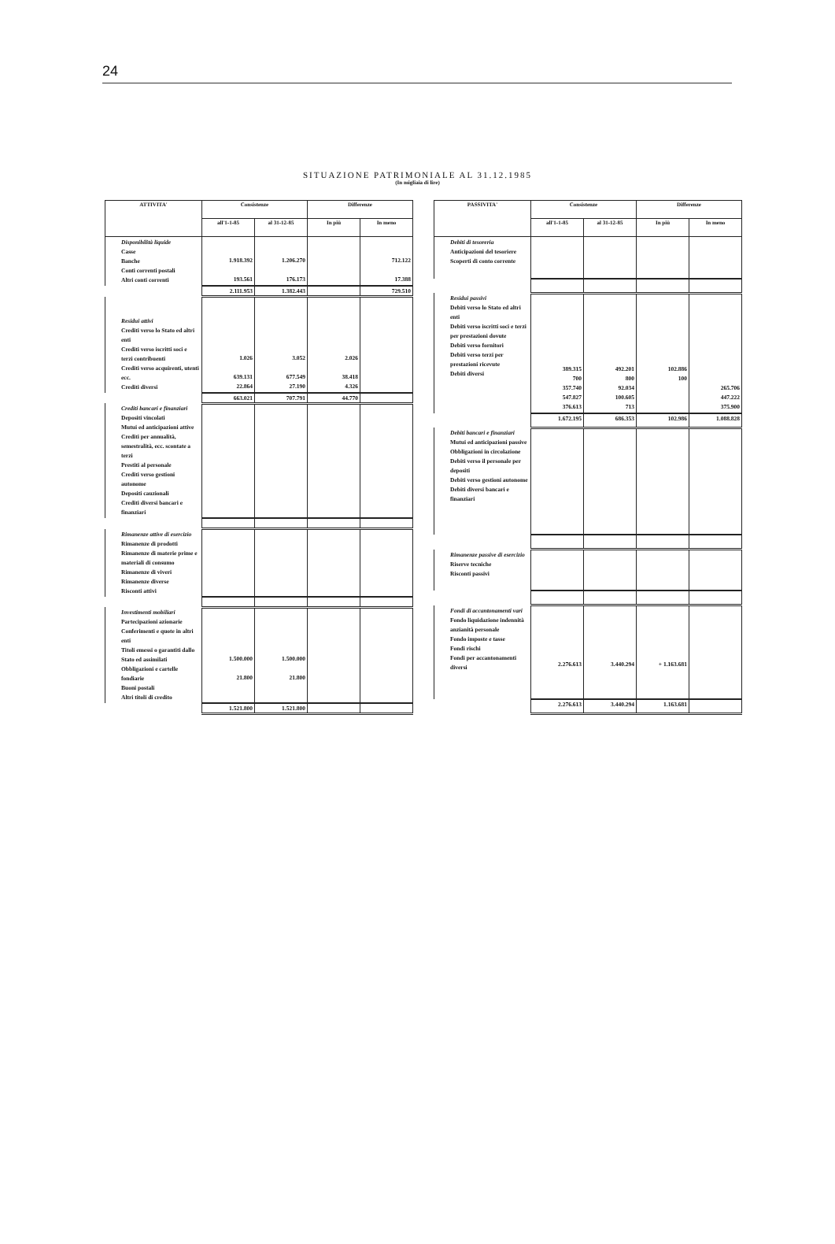24
SITUAZIONE PATRIMONIALE AL 31.12.1985
(In migliaia di lire)
| ATTIVITA' | Consistenze | | Differenze | |
| --- | --- | --- | --- | --- |
| | all'1-1-85 | al 31-12-85 | In più | In meno |
| Disponibilità liquide Casse Banche Conti correnti postali Altri conti correnti | 1.918.392 193.561 | 1.206.270 176.173 | | 712.122 17.388 |
| | 2.111.953 | 1.382.443 | | 729.510 |
| Residui attivi Crediti verso lo Stato ed altri enti Crediti verso iscritti soci e terzi contribuenti Crediti verso acquirenti, utenti ecc. Crediti diversi | 1.026 639.131 22.864 | 3.052 677.549 27.190 | 2.026 38.418 4.326 | |
| | 663.021 | 707.791 | 44.770 | |
| Crediti bancari e finanziari Depositi vincolati Mutui ed anticipazioni attive Crediti per annualità, semestralità, ecc. scontate a terzi Prestiti al personale Crediti verso gestioni autonome Depositi cauzionali Crediti diversi bancari e finanziari | | | | |
| Rimanenze attive di esercizio Rimanenze di prodotti Rimanenze di materie prime e materiali di consumo Rimanenze di viveri Rimanenze diverse Risconti attivi | | | | |
| Investimenti mobiliari Partecipazioni azionarie Conferimenti e quote in altri enti Titoli emessi o garantiti dallo Stato ed assimilati Obbligazioni e cartelle fondiarie Buoni postali Altri titoli di credito | 1.500.000 21.800 | 1.500.000 21.800 | | |
| | 1.521.800 | 1.521.800 | | |
| PASSIVITA' | Consistenze | | Differenze | |
| --- | --- | --- | --- | --- |
| | all'1-1-85 | al 31-12-85 | In più | In meno |
| Debiti di tesoreria Anticipazioni del tesoriere Scoperti di conto corrente | | | | |
| Residui passivi Debiti verso lo Stato ed altri enti Debiti verso iscritti soci e terzi per prestazioni dovute Debiti verso fornitori Debiti verso terzi per prestazioni ricevute Debiti diversi | 389.315 700 357.740 547.827 376.613 | 492.201 800 92.034 100.605 713 | 102.886 100 | 265.706 447.222 375.900 |
| | 1.672.195 | 686.353 | 102.986 | 1.088.828 |
| Debiti bancari e finanziari Mutui ed anticipazioni passive Obbligazioni in circolazione Debiti verso il personale per depositi Debiti verso gestioni autonome Debiti diversi bancari e finanziari | | | | |
| Rimanenze passive di esercizio Riserve tecniche Risconti passivi | | | | |
| Fondi di accantonamenti vari Fondo liquidazione indennità anzianità personale Fondo imposte e tasse Fondi rischi Fondi per accantonamenti diversi | 2.276.613 | 3.440.294 | + 1.163.681 | |
| | 2.276.613 | 3.440.294 | 1.163.681 | |